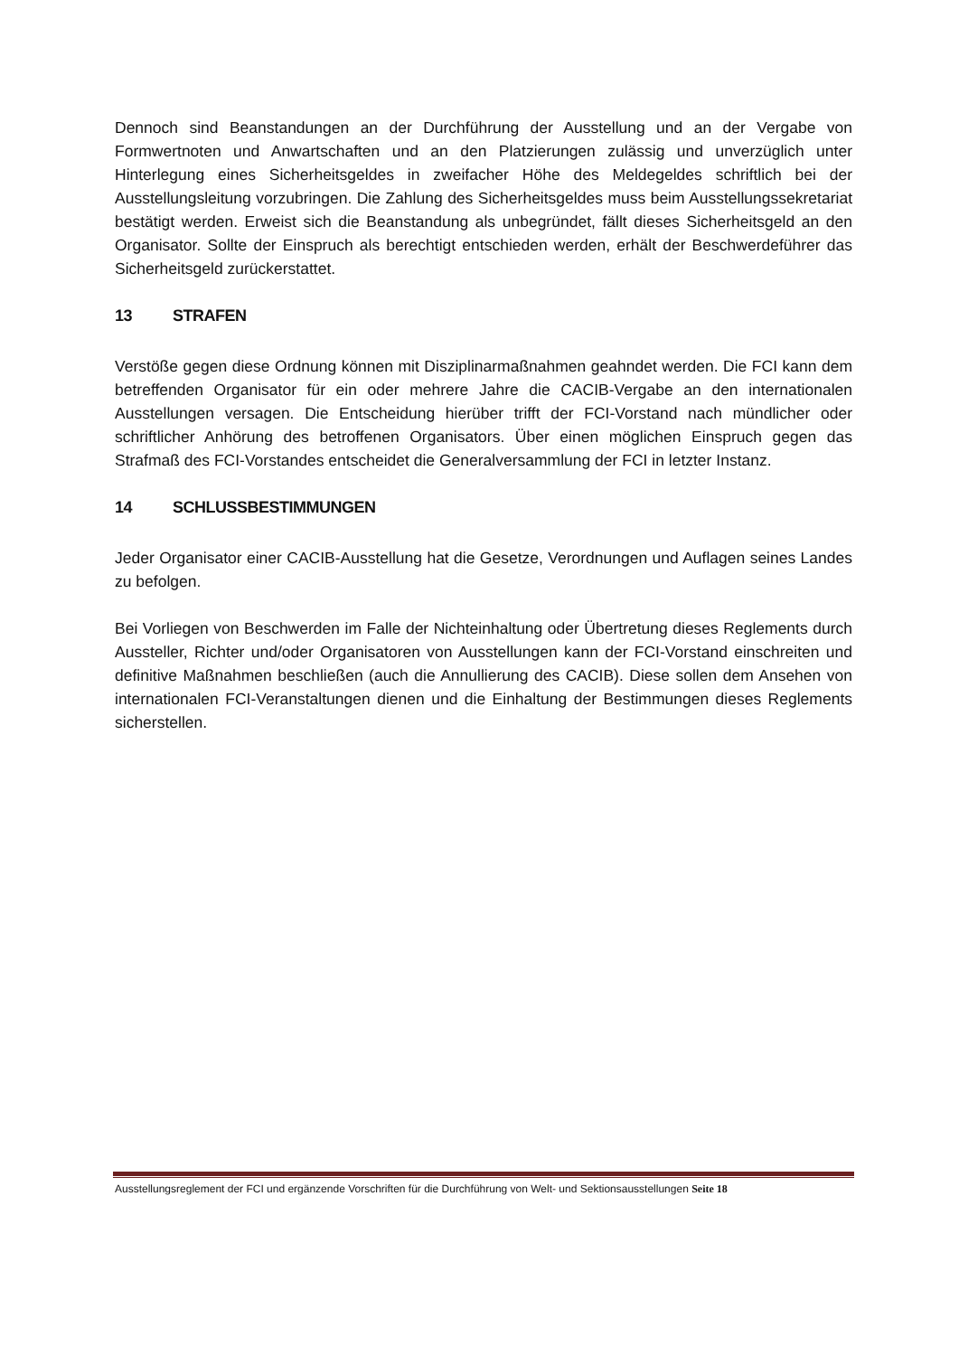Dennoch sind Beanstandungen an der Durchführung der Ausstellung und an der Vergabe von Formwertnoten und Anwartschaften und an den Platzierungen zulässig und unverzüglich unter Hinterlegung eines Sicherheitsgeldes in zweifacher Höhe des Meldegeldes schriftlich bei der Ausstellungsleitung vorzubringen. Die Zahlung des Sicherheitsgeldes muss beim Ausstellungssekretariat bestätigt werden. Erweist sich die Beanstandung als unbegründet, fällt dieses Sicherheitsgeld an den Organisator. Sollte der Einspruch als berechtigt entschieden werden, erhält der Beschwerdeführer das Sicherheitsgeld zurückerstattet.
13 STRAFEN
Verstöße gegen diese Ordnung können mit Disziplinarmaßnahmen geahndet werden. Die FCI kann dem betreffenden Organisator für ein oder mehrere Jahre die CACIB-Vergabe an den internationalen Ausstellungen versagen. Die Entscheidung hierüber trifft der FCI-Vorstand nach mündlicher oder schriftlicher Anhörung des betroffenen Organisators. Über einen möglichen Einspruch gegen das Strafmaß des FCI-Vorstandes entscheidet die Generalversammlung der FCI in letzter Instanz.
14 SCHLUSSBESTIMMUNGEN
Jeder Organisator einer CACIB-Ausstellung hat die Gesetze, Verordnungen und Auflagen seines Landes zu befolgen.
Bei Vorliegen von Beschwerden im Falle der Nichteinhaltung oder Übertretung dieses Reglements durch Aussteller, Richter und/oder Organisatoren von Ausstellungen kann der FCI-Vorstand einschreiten und definitive Maßnahmen beschließen (auch die Annullierung des CACIB). Diese sollen dem Ansehen von internationalen FCI-Veranstaltungen dienen und die Einhaltung der Bestimmungen dieses Reglements sicherstellen.
Ausstellungsreglement der FCI und ergänzende Vorschriften für die Durchführung von Welt- und Sektionsausstellungen Seite 18